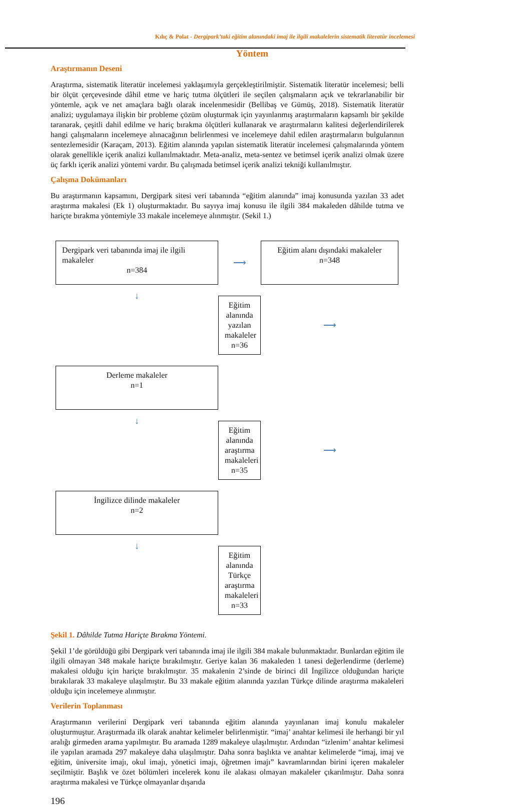Kılıç & Polat - Dergipark’taki eğitim alanındaki imaj ile ilgili makalelerin sistematik literatür incelemesi
Yöntem
Araştırmanın Deseni
Araştırma, sistematik literatür incelemesi yaklaşımıyla gerçekleştirilmiştir. Sistematik literatür incelemesi; belli bir ölçüt çerçevesinde dâhil etme ve hariç tutma ölçütleri ile seçilen çalışmaların açık ve tekrarlanabilir bir yöntemle, açık ve net amaçlara bağlı olarak incelenmesidir (Bellibaş ve Gümüş, 2018). Sistematik literatür analizi; uygulamaya ilişkin bir probleme çözüm oluşturmak için yayınlanmış araştırmaların kapsamlı bir şekilde taranarak, çeşitli dahil edilme ve hariç bırakma ölçütleri kullanarak ve araştırmaların kalitesi değerlendirilerek hangi çalışmaların incelemeye alınacağının belirlenmesi ve incelemeye dahil edilen araştırmaların bulgularının sentezlemesidir (Karaçam, 2013). Eğitim alanında yapılan sistematik literatür incelemesi çalışmalarında yöntem olarak genellikle içerik analizi kullanılmaktadır. Meta-analiz, meta-sentez ve betimsel içerik analizi olmak üzere üç farklı içerik analizi yöntemi vardır. Bu çalışmada betimsel içerik analizi tekniği kullanılmıştır.
Çalışma Dokümanları
Bu araştırmanın kapsamını, Dergipark sitesi veri tabanında “eğitim alanında” imaj konusunda yazılan 33 adet araştırma makalesi (Ek 1) oluşturmaktadır. Bu sayıya imaj konusu ile ilgili 384 makaleden dâhilde tutma ve hariçte bırakma yöntemiyle 33 makale incelemeye alınmıştır. (Sekil 1.)
Dergipark veri tabanında imaj ile ilgili makaleler
n=384
⟶
Eğitim alanı dışındaki makaleler
n=348
↓
Eğitim alanında yazılan makaleler
n=36
⟶
Derleme makaleler
n=1
↓
Eğitim alanında araştırma makaleleri
n=35
⟶
İngilizce dilinde makaleler
n=2
↓
Eğitim alanında Türkçe araştırma makaleleri
n=33
Şekil 1. Dâhilde Tutma Hariçte Bırakma Yöntemi.
Şekil 1’de görüldüğü gibi Dergipark veri tabanında imaj ile ilgili 384 makale bulunmaktadır. Bunlardan eğitim ile ilgili olmayan 348 makale hariçte bırakılmıştır. Geriye kalan 36 makaleden 1 tanesi değerlendirme (derleme) makalesi olduğu için hariçte bırakılmıştır. 35 makalenin 2’sinde de birinci dil İngilizce olduğundan hariçte bırakılarak 33 makaleye ulaşılmıştır. Bu 33 makale eğitim alanında yazılan Türkçe dilinde araştırma makaleleri olduğu için incelemeye alınmıştır.
Verilerin Toplanması
Araştırmanın verilerini Dergipark veri tabanında eğitim alanında yayınlanan imaj konulu makaleler oluşturmuştur. Araştırmada ilk olarak anahtar kelimeler belirlenmiştir. “imaj’ anahtar kelimesi ile herhangi bir yıl aralığı girmeden arama yapılmıştır. Bu aramada 1289 makaleye ulaşılmıştır. Ardından “izlenim’ anahtar kelimesi ile yapılan aramada 297 makaleye daha ulaşılmıştır. Daha sonra başlıkta ve anahtar kelimelerde “imaj, imaj ve eğitim, üniversite imajı, okul imajı, yönetici imajı, öğretmen imajı” kavramlarından birini içeren makaleler seçilmiştir. Başlık ve özet bölümleri incelerek konu ile alakası olmayan makaleler çıkarılmıştır. Daha sonra araştırma makalesi ve Türkçe olmayanlar dışarıda
196